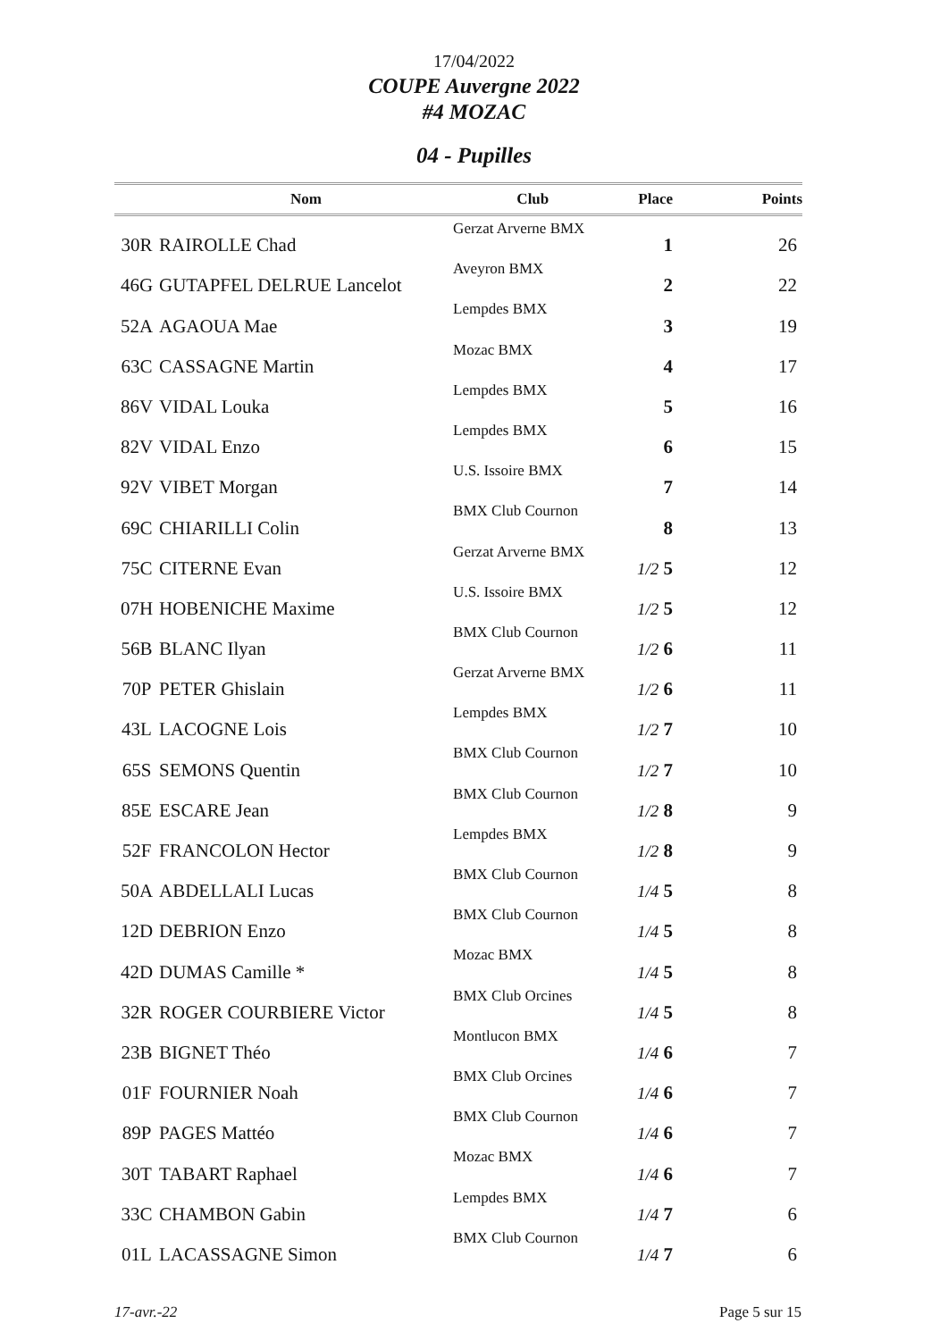17/04/2022
COUPE Auvergne 2022
#4 MOZAC
04 - Pupilles
| | Nom | Club | Place | Points |
| --- | --- | --- | --- | --- |
| 30R | RAIROLLE Chad | Gerzat Arverne BMX | 1 | 26 |
| 46G | GUTAPFEL DELRUE Lancelot | Aveyron BMX | 2 | 22 |
| 52A | AGAOUA Mae | Lempdes BMX | 3 | 19 |
| 63C | CASSAGNE Martin | Mozac BMX | 4 | 17 |
| 86V | VIDAL Louka | Lempdes BMX | 5 | 16 |
| 82V | VIDAL Enzo | Lempdes BMX | 6 | 15 |
| 92V | VIBET Morgan | U.S. Issoire BMX | 7 | 14 |
| 69C | CHIARILLI Colin | BMX Club Cournon | 8 | 13 |
| 75C | CITERNE Evan | Gerzat Arverne BMX | 1/2 5 | 12 |
| 07H | HOBENICHE Maxime | U.S. Issoire BMX | 1/2 5 | 12 |
| 56B | BLANC Ilyan | BMX Club Cournon | 1/2 6 | 11 |
| 70P | PETER Ghislain | Gerzat Arverne BMX | 1/2 6 | 11 |
| 43L | LACOGNE Lois | Lempdes BMX | 1/2 7 | 10 |
| 65S | SEMONS Quentin | BMX Club Cournon | 1/2 7 | 10 |
| 85E | ESCARE Jean | BMX Club Cournon | 1/2 8 | 9 |
| 52F | FRANCOLON Hector | Lempdes BMX | 1/2 8 | 9 |
| 50A | ABDELLALI Lucas | BMX Club Cournon | 1/4 5 | 8 |
| 12D | DEBRION Enzo | BMX Club Cournon | 1/4 5 | 8 |
| 42D | DUMAS Camille * | Mozac BMX | 1/4 5 | 8 |
| 32R | ROGER COURBIERE Victor | BMX Club Orcines | 1/4 5 | 8 |
| 23B | BIGNET Théo | Montlucon BMX | 1/4 6 | 7 |
| 01F | FOURNIER Noah | BMX Club Orcines | 1/4 6 | 7 |
| 89P | PAGES Mattéo | BMX Club Cournon | 1/4 6 | 7 |
| 30T | TABART Raphael | Mozac BMX | 1/4 6 | 7 |
| 33C | CHAMBON Gabin | Lempdes BMX | 1/4 7 | 6 |
| 01L | LACASSAGNE Simon | BMX Club Cournon | 1/4 7 | 6 |
17-avr.-22 Page 5 sur 15